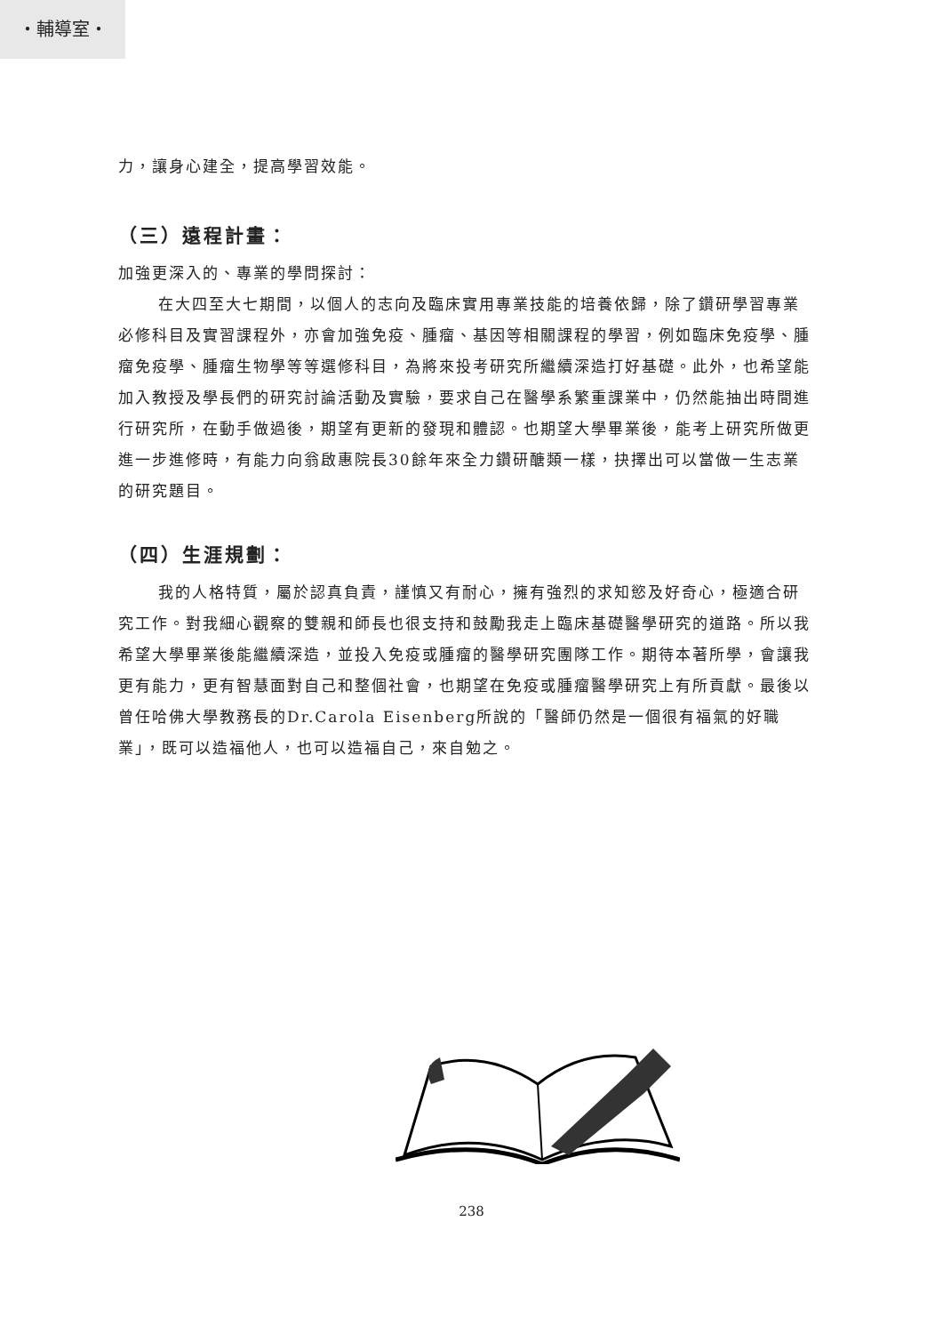・輔導室・
力，讓身心建全，提高學習效能。
（三）遠程計畫：
加強更深入的、專業的學問探討：
在大四至大七期間，以個人的志向及臨床實用專業技能的培養依歸，除了鑽研學習專業必修科目及實習課程外，亦會加強免疫、腫瘤、基因等相關課程的學習，例如臨床免疫學、腫瘤免疫學、腫瘤生物學等等選修科目，為將來投考研究所繼續深造打好基礎。此外，也希望能加入教授及學長們的研究討論活動及實驗，要求自己在醫學系繁重課業中，仍然能抽出時間進行研究所，在動手做過後，期望有更新的發現和體認。也期望大學畢業後，能考上研究所做更進一步進修時，有能力向翁啟惠院長30餘年來全力鑽研醣類一樣，抉擇出可以當做一生志業的研究題目。
（四）生涯規劃：
我的人格特質，屬於認真負責，謹慎又有耐心，擁有強烈的求知慾及好奇心，極適合研究工作。對我細心觀察的雙親和師長也很支持和鼓勵我走上臨床基礎醫學研究的道路。所以我希望大學畢業後能繼續深造，並投入免疫或腫瘤的醫學研究團隊工作。期待本著所學，會讓我更有能力，更有智慧面對自己和整個社會，也期望在免疫或腫瘤醫學研究上有所貢獻。最後以曾任哈佛大學教務長的Dr.Carola Eisenberg所說的「醫師仍然是一個很有福氣的好職業」，既可以造福他人，也可以造福自己，來自勉之。
238